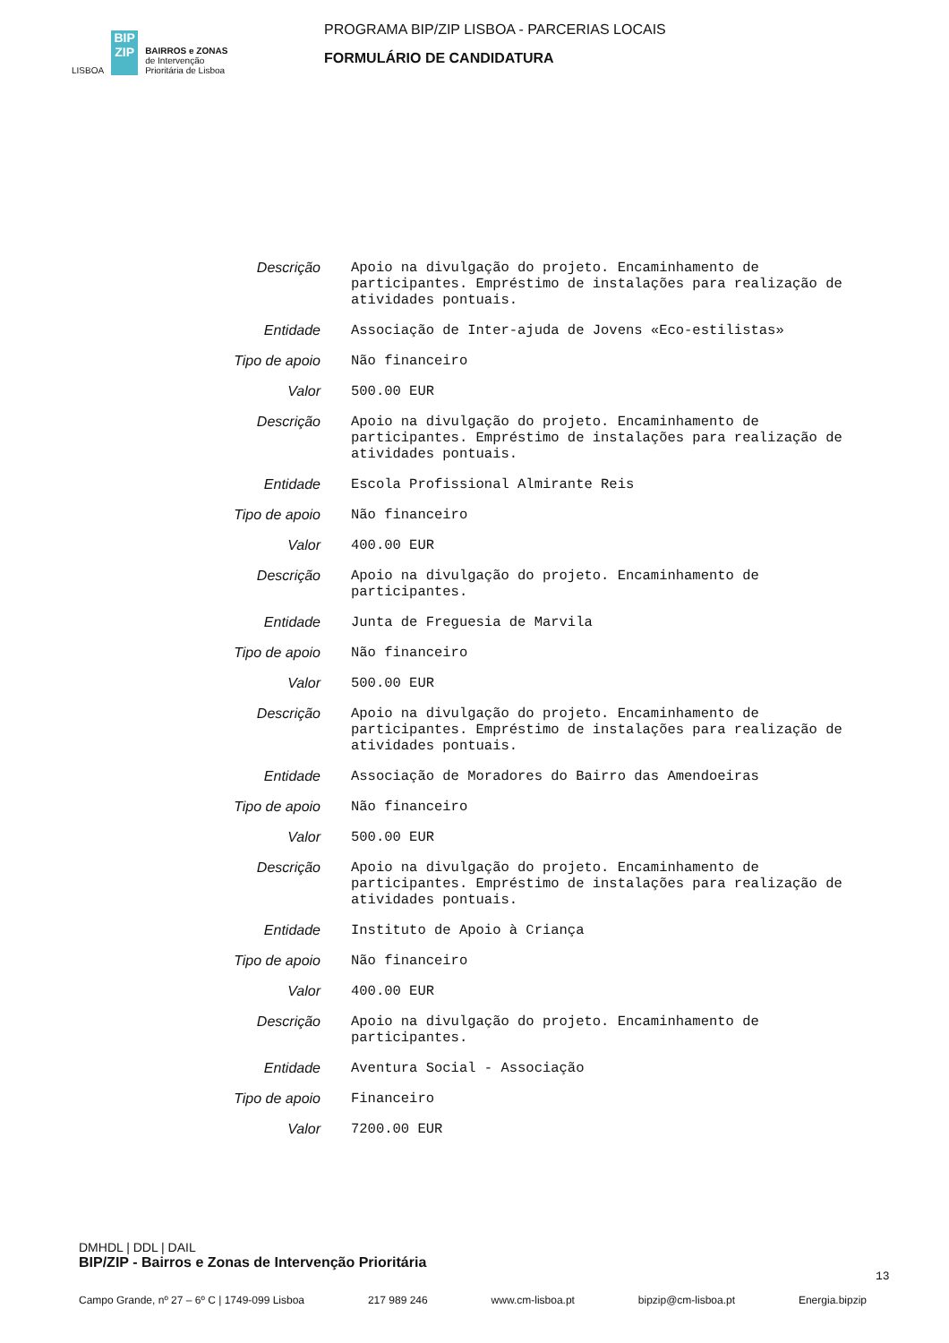LISBOA
BIP ZIP
BAIRROS e ZONAS
de Intervenção
Prioritária de Lisboa
PROGRAMA BIP/ZIP LISBOA - PARCERIAS LOCAIS
FORMULÁRIO DE CANDIDATURA
| Descrição | Apoio na divulgação do projeto. Encaminhamento de participantes. Empréstimo de instalações para realização de atividades pontuais. |
| Entidade | Associação de Inter-ajuda de Jovens «Eco-estilistas» |
| Tipo de apoio | Não financeiro |
| Valor | 500.00 EUR |
| Descrição | Apoio na divulgação do projeto. Encaminhamento de participantes. Empréstimo de instalações para realização de atividades pontuais. |
| Entidade | Escola Profissional Almirante Reis |
| Tipo de apoio | Não financeiro |
| Valor | 400.00 EUR |
| Descrição | Apoio na divulgação do projeto. Encaminhamento de participantes. |
| Entidade | Junta de Freguesia de Marvila |
| Tipo de apoio | Não financeiro |
| Valor | 500.00 EUR |
| Descrição | Apoio na divulgação do projeto. Encaminhamento de participantes. Empréstimo de instalações para realização de atividades pontuais. |
| Entidade | Associação de Moradores do Bairro das Amendoeiras |
| Tipo de apoio | Não financeiro |
| Valor | 500.00 EUR |
| Descrição | Apoio na divulgação do projeto. Encaminhamento de participantes. Empréstimo de instalações para realização de atividades pontuais. |
| Entidade | Instituto de Apoio à Criança |
| Tipo de apoio | Não financeiro |
| Valor | 400.00 EUR |
| Descrição | Apoio na divulgação do projeto. Encaminhamento de participantes. |
| Entidade | Aventura Social - Associação |
| Tipo de apoio | Financeiro |
| Valor | 7200.00 EUR |
DMHDL | DDL | DAIL
BIP/ZIP - Bairros e Zonas de Intervenção Prioritária
13
Campo Grande, nº 27 – 6º C | 1749-099 Lisboa 217 989 246 www.cm-lisboa.pt bipzip@cm-lisboa.pt Energia.bipzip